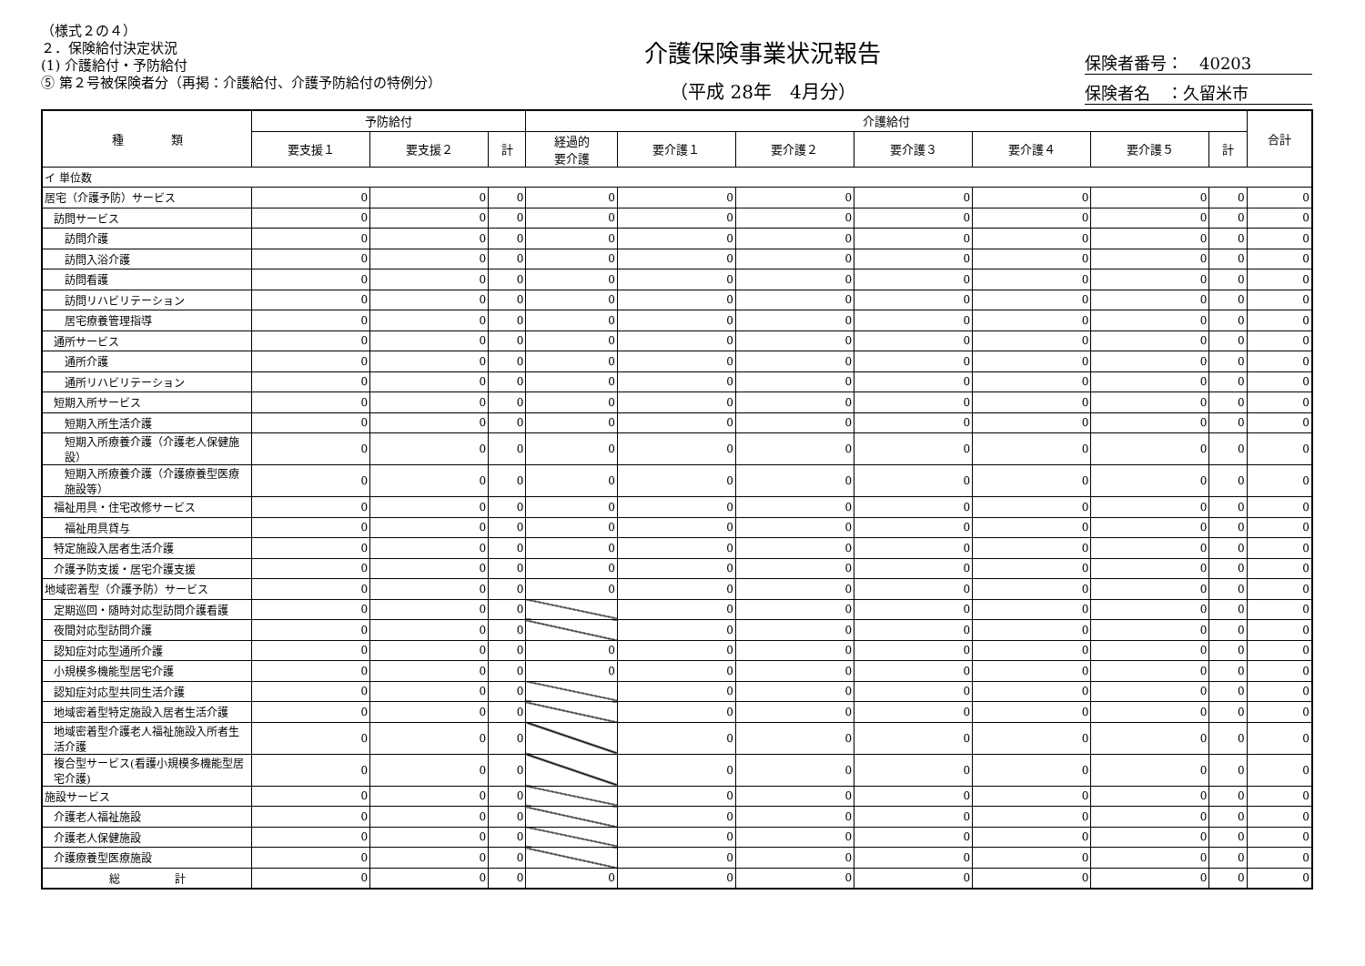（様式２の４）
２．保険給付決定状況
(1) 介護給付・予防給付
⑤ 第２号被保険者分（再掲：介護給付、介護予防給付の特例分）
介護保険事業状況報告
（平成 28年　4月分）
保険者番号：　40203
保険者名　：久留米市
| 種 類 | 予防給付 | | | 介護給付 | | | | | | | 合計 |
| --- | --- | --- | --- | --- | --- | --- | --- | --- | --- | --- | --- |
| | 要支援１ | 要支援２ | 計 | 経過的 要介護 | 要介護１ | 要介護２ | 要介護３ | 要介護４ | 要介護５ | 計 | |
| イ 単位数 | | | | | | | | | | | |
| 居宅（介護予防）サービス | 0 | 0 | 0 | 0 | 0 | 0 | 0 | 0 | 0 | 0 | 0 |
| 訪問サービス | 0 | 0 | 0 | 0 | 0 | 0 | 0 | 0 | 0 | 0 | 0 |
| 訪問介護 | 0 | 0 | 0 | 0 | 0 | 0 | 0 | 0 | 0 | 0 | 0 |
| 訪問入浴介護 | 0 | 0 | 0 | 0 | 0 | 0 | 0 | 0 | 0 | 0 | 0 |
| 訪問看護 | 0 | 0 | 0 | 0 | 0 | 0 | 0 | 0 | 0 | 0 | 0 |
| 訪問リハビリテーション | 0 | 0 | 0 | 0 | 0 | 0 | 0 | 0 | 0 | 0 | 0 |
| 居宅療養管理指導 | 0 | 0 | 0 | 0 | 0 | 0 | 0 | 0 | 0 | 0 | 0 |
| 通所サービス | 0 | 0 | 0 | 0 | 0 | 0 | 0 | 0 | 0 | 0 | 0 |
| 通所介護 | 0 | 0 | 0 | 0 | 0 | 0 | 0 | 0 | 0 | 0 | 0 |
| 通所リハビリテーション | 0 | 0 | 0 | 0 | 0 | 0 | 0 | 0 | 0 | 0 | 0 |
| 短期入所サービス | 0 | 0 | 0 | 0 | 0 | 0 | 0 | 0 | 0 | 0 | 0 |
| 短期入所生活介護 | 0 | 0 | 0 | 0 | 0 | 0 | 0 | 0 | 0 | 0 | 0 |
| 短期入所療養介護（介護老人保健施設） | 0 | 0 | 0 | 0 | 0 | 0 | 0 | 0 | 0 | 0 | 0 |
| 短期入所療養介護（介護療養型医療施設等） | 0 | 0 | 0 | 0 | 0 | 0 | 0 | 0 | 0 | 0 | 0 |
| 福祉用具・住宅改修サービス | 0 | 0 | 0 | 0 | 0 | 0 | 0 | 0 | 0 | 0 | 0 |
| 福祉用具貸与 | 0 | 0 | 0 | 0 | 0 | 0 | 0 | 0 | 0 | 0 | 0 |
| 特定施設入居者生活介護 | 0 | 0 | 0 | 0 | 0 | 0 | 0 | 0 | 0 | 0 | 0 |
| 介護予防支援・居宅介護支援 | 0 | 0 | 0 | 0 | 0 | 0 | 0 | 0 | 0 | 0 | 0 |
| 地域密着型（介護予防）サービス | 0 | 0 | 0 | 0 | 0 | 0 | 0 | 0 | 0 | 0 | 0 |
| 定期巡回・随時対応型訪問介護看護 | 0 | 0 | 0 | | 0 | 0 | 0 | 0 | 0 | 0 | 0 |
| 夜間対応型訪問介護 | 0 | 0 | 0 | | 0 | 0 | 0 | 0 | 0 | 0 | 0 |
| 認知症対応型通所介護 | 0 | 0 | 0 | 0 | 0 | 0 | 0 | 0 | 0 | 0 | 0 |
| 小規模多機能型居宅介護 | 0 | 0 | 0 | 0 | 0 | 0 | 0 | 0 | 0 | 0 | 0 |
| 認知症対応型共同生活介護 | 0 | 0 | 0 | | 0 | 0 | 0 | 0 | 0 | 0 | 0 |
| 地域密着型特定施設入居者生活介護 | 0 | 0 | 0 | | 0 | 0 | 0 | 0 | 0 | 0 | 0 |
| 地域密着型介護老人福祉施設入所者生活介護 | 0 | 0 | 0 | | 0 | 0 | 0 | 0 | 0 | 0 | 0 |
| 複合型サービス(看護小規模多機能型居宅介護) | 0 | 0 | 0 | | 0 | 0 | 0 | 0 | 0 | 0 | 0 |
| 施設サービス | 0 | 0 | 0 | | 0 | 0 | 0 | 0 | 0 | 0 | 0 |
| 介護老人福祉施設 | 0 | 0 | 0 | | 0 | 0 | 0 | 0 | 0 | 0 | 0 |
| 介護老人保健施設 | 0 | 0 | 0 | | 0 | 0 | 0 | 0 | 0 | 0 | 0 |
| 介護療養型医療施設 | 0 | 0 | 0 | | 0 | 0 | 0 | 0 | 0 | 0 | 0 |
| 総 計 | 0 | 0 | 0 | 0 | 0 | 0 | 0 | 0 | 0 | 0 | 0 |